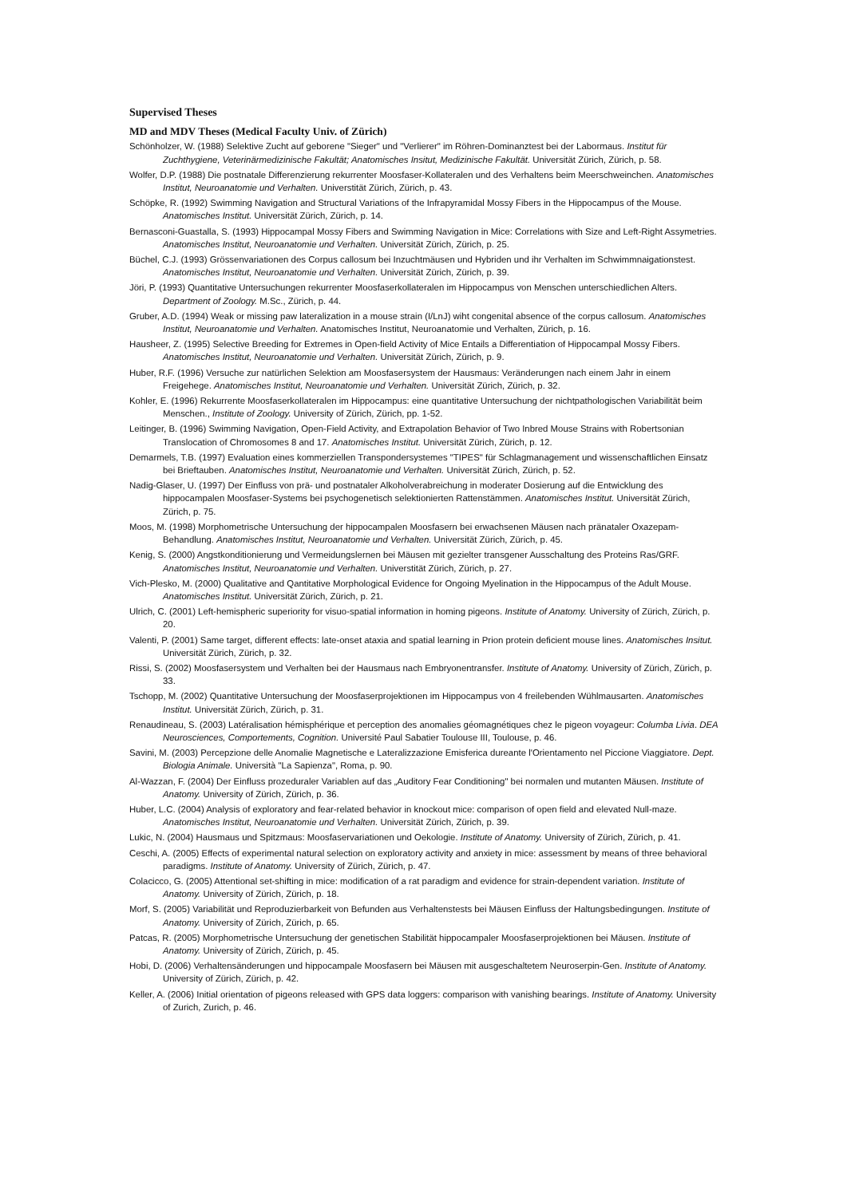Supervised Theses
MD and MDV Theses (Medical Faculty Univ. of Zürich)
Schönholzer, W. (1988) Selektive Zucht auf geborene "Sieger" und "Verlierer" im Röhren-Dominanztest bei der Labormaus. Institut für Zuchthygiene, Veterinärmedizinische Fakultät; Anatomisches Insitut, Medizinische Fakultät. Universität Zürich, Zürich, p. 58.
Wolfer, D.P. (1988) Die postnatale Differenzierung rekurrenter Moosfaser-Kollateralen und des Verhaltens beim Meerschweinchen. Anatomisches Institut, Neuroanatomie und Verhalten. Universtität Zürich, Zürich, p. 43.
Schöpke, R. (1992) Swimming Navigation and Structural Variations of the Infrapyramidal Mossy Fibers in the Hippocampus of the Mouse. Anatomisches Institut. Universität Zürich, Zürich, p. 14.
Bernasconi-Guastalla, S. (1993) Hippocampal Mossy Fibers and Swimming Navigation in Mice: Correlations with Size and Left-Right Assymetries. Anatomisches Institut, Neuroanatomie und Verhalten. Universität Zürich, Zürich, p. 25.
Büchel, C.J. (1993) Grössenvariationen des Corpus callosum bei Inzuchtmäusen und Hybriden und ihr Verhalten im Schwimmnaigationstest. Anatomisches Institut, Neuroanatomie und Verhalten. Universität Zürich, Zürich, p. 39.
Jöri, P. (1993) Quantitative Untersuchungen rekurrenter Moosfaserkollateralen im Hippocampus von Menschen unterschiedlichen Alters. Department of Zoology. M.Sc., Zürich, p. 44.
Gruber, A.D. (1994) Weak or missing paw lateralization in a mouse strain (I/LnJ) wiht congenital absence of the corpus callosum. Anatomisches Institut, Neuroanatomie und Verhalten. Anatomisches Institut, Neuroanatomie und Verhalten, Zürich, p. 16.
Hausheer, Z. (1995) Selective Breeding for Extremes in Open-field Activity of Mice Entails a Differentiation of Hippocampal Mossy Fibers. Anatomisches Institut, Neuroanatomie und Verhalten. Universität Zürich, Zürich, p. 9.
Huber, R.F. (1996) Versuche zur natürlichen Selektion am Moosfasersystem der Hausmaus: Veränderungen nach einem Jahr in einem Freigehege. Anatomisches Institut, Neuroanatomie und Verhalten. Universität Zürich, Zürich, p. 32.
Kohler, E. (1996) Rekurrente Moosfaserkollateralen im Hippocampus: eine quantitative Untersuchung der nichtpathologischen Variabilität beim Menschen., Institute of Zoology. University of Zürich, Zürich, pp. 1-52.
Leitinger, B. (1996) Swimming Navigation, Open-Field Activity, and Extrapolation Behavior of Two Inbred Mouse Strains with Robertsonian Translocation of Chromosomes 8 and 17. Anatomisches Institut. Universität Zürich, Zürich, p. 12.
Demarmels, T.B. (1997) Evaluation eines kommerziellen Transpondersystemes "TIPES" für Schlagmanagement und wissenschaftlichen Einsatz bei Brieftauben. Anatomisches Institut, Neuroanatomie und Verhalten. Universität Zürich, Zürich, p. 52.
Nadig-Glaser, U. (1997) Der Einfluss von prä- und postnataler Alkoholverabreichung in moderater Dosierung auf die Entwicklung des hippocampalen Moosfaser-Systems bei psychogenetisch selektionierten Rattenstämmen. Anatomisches Institut. Universität Zürich, Zürich, p. 75.
Moos, M. (1998) Morphometrische Untersuchung der hippocampalen Moosfasern bei erwachsenen Mäusen nach pränataler Oxazepam-Behandlung. Anatomisches Institut, Neuroanatomie und Verhalten. Universität Zürich, Zürich, p. 45.
Kenig, S. (2000) Angstkonditionierung und Vermeidungslernen bei Mäusen mit gezielter transgener Ausschaltung des Proteins Ras/GRF. Anatomisches Institut, Neuroanatomie und Verhalten. Universtität Zürich, Zürich, p. 27.
Vich-Plesko, M. (2000) Qualitative and Qantitative Morphological Evidence for Ongoing Myelination in the Hippocampus of the Adult Mouse. Anatomisches Institut. Universität Zürich, Zürich, p. 21.
Ulrich, C. (2001) Left-hemispheric superiority for visuo-spatial information in homing pigeons. Institute of Anatomy. University of Zürich, Zürich, p. 20.
Valenti, P. (2001) Same target, different effects: late-onset ataxia and spatial learning in Prion protein deficient mouse lines. Anatomisches Insitut. Universität Zürich, Zürich, p. 32.
Rissi, S. (2002) Moosfasersystem und Verhalten bei der Hausmaus nach Embryonentransfer. Institute of Anatomy. University of Zürich, Zürich, p. 33.
Tschopp, M. (2002) Quantitative Untersuchung der Moosfaserprojektionen im Hippocampus von 4 freilebenden Wühlmausarten. Anatomisches Institut. Universität Zürich, Zürich, p. 31.
Renaudineau, S. (2003) Latéralisation hémisphérique et perception des anomalies géomagnétiques chez le pigeon voyageur: Columba Livia. DEA Neurosciences, Comportements, Cognition. Université Paul Sabatier Toulouse III, Toulouse, p. 46.
Savini, M. (2003) Percepzione delle Anomalie Magnetische e Lateralizzazione Emisferica dureante l'Orientamento nel Piccione Viaggiatore. Dept. Biologia Animale. Università "La Sapienza", Roma, p. 90.
Al-Wazzan, F. (2004) Der Einfluss prozeduraler Variablen auf das „Auditory Fear Conditioning" bei normalen und mutanten Mäusen. Institute of Anatomy. University of Zürich, Zürich, p. 36.
Huber, L.C. (2004) Analysis of exploratory and fear-related behavior in knockout mice: comparison of open field and elevated Null-maze. Anatomisches Institut, Neuroanatomie und Verhalten. Universität Zürich, Zürich, p. 39.
Lukic, N. (2004) Hausmaus und Spitzmaus: Moosfaservariationen und Oekologie. Institute of Anatomy. University of Zürich, Zürich, p. 41.
Ceschi, A. (2005) Effects of experimental natural selection on exploratory activity and anxiety in mice: assessment by means of three behavioral paradigms. Institute of Anatomy. University of Zürich, Zürich, p. 47.
Colacicco, G. (2005) Attentional set-shifting in mice: modification of a rat paradigm and evidence for strain-dependent variation. Institute of Anatomy. University of Zürich, Zürich, p. 18.
Morf, S. (2005) Variabilität und Reproduzierbarkeit von Befunden aus Verhaltenstests bei Mäusen Einfluss der Haltungsbedingungen. Institute of Anatomy. University of Zürich, Zürich, p. 65.
Patcas, R. (2005) Morphometrische Untersuchung der genetischen Stabilität hippocampaler Moosfaserprojektionen bei Mäusen. Institute of Anatomy. University of Zürich, Zürich, p. 45.
Hobi, D. (2006) Verhaltensänderungen und hippocampale Moosfasern bei Mäusen mit ausgeschaltetem Neuroserpin-Gen. Institute of Anatomy. University of Zürich, Zürich, p. 42.
Keller, A. (2006) Initial orientation of pigeons released with GPS data loggers: comparison with vanishing bearings. Institute of Anatomy. University of Zurich, Zurich, p. 46.